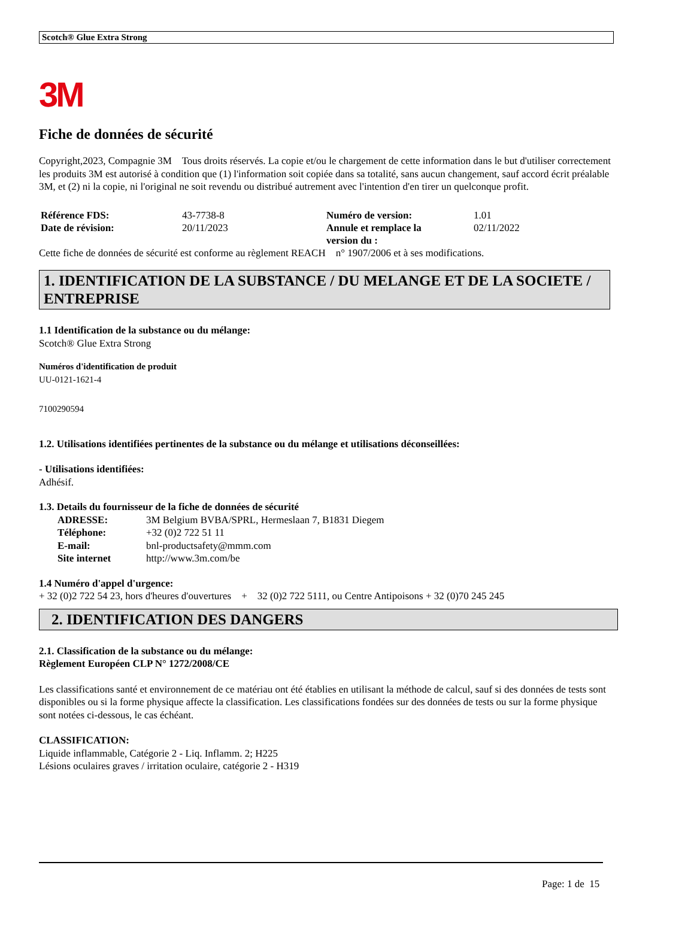Scotch® Glue Extra Strong
3M
Fiche de données de sécurité
Copyright,2023, Compagnie 3M Tous droits réservés. La copie et/ou le chargement de cette information dans le but d'utiliser correctement les produits 3M est autorisé à condition que (1) l'information soit copiée dans sa totalité, sans aucun changement, sauf accord écrit préalable 3M, et (2) ni la copie, ni l'original ne soit revendu ou distribué autrement avec l'intention d'en tirer un quelconque profit.
| Référence FDS: | 43-7738-8 | Numéro de version: | 1.01 |
| Date de révision: | 20/11/2023 | Annule et remplace la version du : | 02/11/2022 |
Cette fiche de données de sécurité est conforme au règlement REACH n° 1907/2006 et à ses modifications.
1. IDENTIFICATION DE LA SUBSTANCE / DU MELANGE ET DE LA SOCIETE / ENTREPRISE
1.1 Identification de la substance ou du mélange:
Scotch® Glue Extra Strong
Numéros d'identification de produit
UU-0121-1621-4
7100290594
1.2. Utilisations identifiées pertinentes de la substance ou du mélange et utilisations déconseillées:
- Utilisations identifiées:
Adhésif.
1.3. Details du fournisseur de la fiche de données de sécurité
| ADRESSE: | 3M Belgium BVBA/SPRL, Hermeslaan 7, B1831 Diegem |
| Téléphone: | +32 (0)2 722 51 11 |
| E-mail: | bnl-productsafety@mmm.com |
| Site internet | http://www.3m.com/be |
1.4 Numéro d'appel d'urgence:
+ 32 (0)2 722 54 23, hors d'heures d'ouvertures + 32 (0)2 722 5111, ou Centre Antipoisons + 32 (0)70 245 245
2. IDENTIFICATION DES DANGERS
2.1. Classification de la substance ou du mélange:
Règlement Européen CLP N° 1272/2008/CE
Les classifications santé et environnement de ce matériau ont été établies en utilisant la méthode de calcul, sauf si des données de tests sont disponibles ou si la forme physique affecte la classification. Les classifications fondées sur des données de tests ou sur la forme physique sont notées ci-dessous, le cas échéant.
CLASSIFICATION:
Liquide inflammable, Catégorie 2 - Liq. Inflamm. 2; H225
Lésions oculaires graves / irritation oculaire, catégorie 2 - H319
Page: 1 de 15